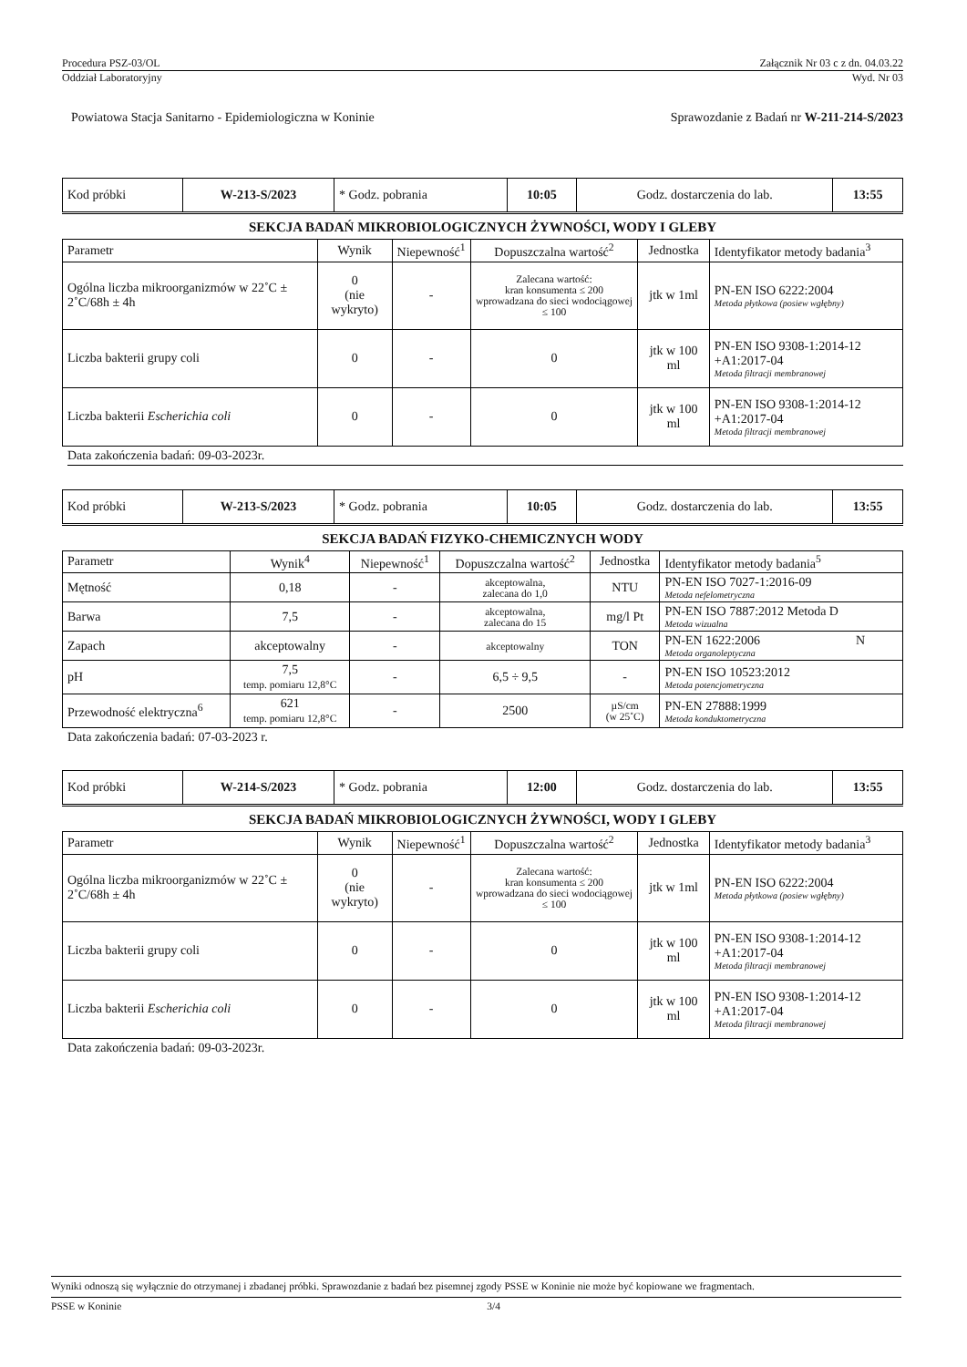Procedura PSZ-03/OL Załącznik Nr 03 c z dn. 04.03.22
Oddział Laboratoryjny Wyd. Nr 03
Powiatowa Stacja Sanitarno - Epidemiologiczna w Koninie Sprawozdanie z Badań nr W-211-214-S/2023
| Kod próbki | W-213-S/2023 | * Godz. pobrania | 10:05 | Godz. dostarczenia do lab. | 13:55 |
SEKCJA BADAŃ MIKROBIOLOGICZNYCH ŻYWNOŚCI, WODY I GLEBY
| Parametr | Wynik | Niepewność<sup>1</sup> | Dopuszczalna wartość<sup>2</sup> | Jednostka | Identyfikator metody badania<sup>3</sup> |
| --- | --- | --- | --- | --- | --- |
| Ogólna liczba mikroorganizmów w 22˚C ± 2˚C/68h ± 4h | 0 (nie wykryto) | - | Zalecana wartość: kran konsumenta ≤ 200 wprowadzana do sieci wodociągowej ≤ 100 | jtk w 1ml | PN-EN ISO 6222:2004 Metoda płytkowa (posiew wgłębny) |
| Liczba bakterii grupy coli | 0 | - | 0 | jtk w 100 ml | PN-EN ISO 9308-1:2014-12 +A1:2017-04 Metoda filtracji membranowej |
| Liczba bakterii Escherichia coli | 0 | - | 0 | jtk w 100 ml | PN-EN ISO 9308-1:2014-12 +A1:2017-04 Metoda filtracji membranowej |
Data zakończenia badań: 09-03-2023r.
| Kod próbki | W-213-S/2023 | * Godz. pobrania | 10:05 | Godz. dostarczenia do lab. | 13:55 |
SEKCJA BADAŃ FIZYKO-CHEMICZNYCH WODY
| Parametr | Wynik<sup>4</sup> | Niepewność<sup>1</sup> | Dopuszczalna wartość<sup>2</sup> | Jednostka | Identyfikator metody badania<sup>5</sup> |
| --- | --- | --- | --- | --- | --- |
| Mętność | 0,18 | - | akceptowalna, zalecana do 1,0 | NTU | PN-EN ISO 7027-1:2016-09 Metoda nefelometryczna |
| Barwa | 7,5 | - | akceptowalna, zalecana do 15 | mg/l Pt | PN-EN ISO 7887:2012 Metoda D Metoda wizualna |
| Zapach | akceptowalny | - | akceptowalny | TON | PN-EN 1622:2006 N Metoda organoleptyczna |
| pH | 7,5 temp. pomiaru 12,8°C | - | 6,5 ÷ 9,5 | - | PN-EN ISO 10523:2012 Metoda potencjometryczna |
| Przewodność elektryczna<sup>6</sup> | 621 temp. pomiaru 12,8°C | - | 2500 | µS/cm (w 25˚C) | PN-EN 27888:1999 Metoda konduktometryczna |
Data zakończenia badań: 07-03-2023 r.
| Kod próbki | W-214-S/2023 | * Godz. pobrania | 12:00 | Godz. dostarczenia do lab. | 13:55 |
SEKCJA BADAŃ MIKROBIOLOGICZNYCH ŻYWNOŚCI, WODY I GLEBY
| Parametr | Wynik | Niepewność<sup>1</sup> | Dopuszczalna wartość<sup>2</sup> | Jednostka | Identyfikator metody badania<sup>3</sup> |
| --- | --- | --- | --- | --- | --- |
| Ogólna liczba mikroorganizmów w 22˚C ± 2˚C/68h ± 4h | 0 (nie wykryto) | - | Zalecana wartość: kran konsumenta ≤ 200 wprowadzana do sieci wodociągowej ≤ 100 | jtk w 1ml | PN-EN ISO 6222:2004 Metoda płytkowa (posiew wgłębny) |
| Liczba bakterii grupy coli | 0 | - | 0 | jtk w 100 ml | PN-EN ISO 9308-1:2014-12 +A1:2017-04 Metoda filtracji membranowej |
| Liczba bakterii Escherichia coli | 0 | - | 0 | jtk w 100 ml | PN-EN ISO 9308-1:2014-12 +A1:2017-04 Metoda filtracji membranowej |
Data zakończenia badań: 09-03-2023r.
Wyniki odnoszą się wyłącznie do otrzymanej i zbadanej próbki. Sprawozdanie z badań bez pisemnej zgody PSSE w Koninie nie może być kopiowane we fragmentach.
PSSE w Koninie 3/4